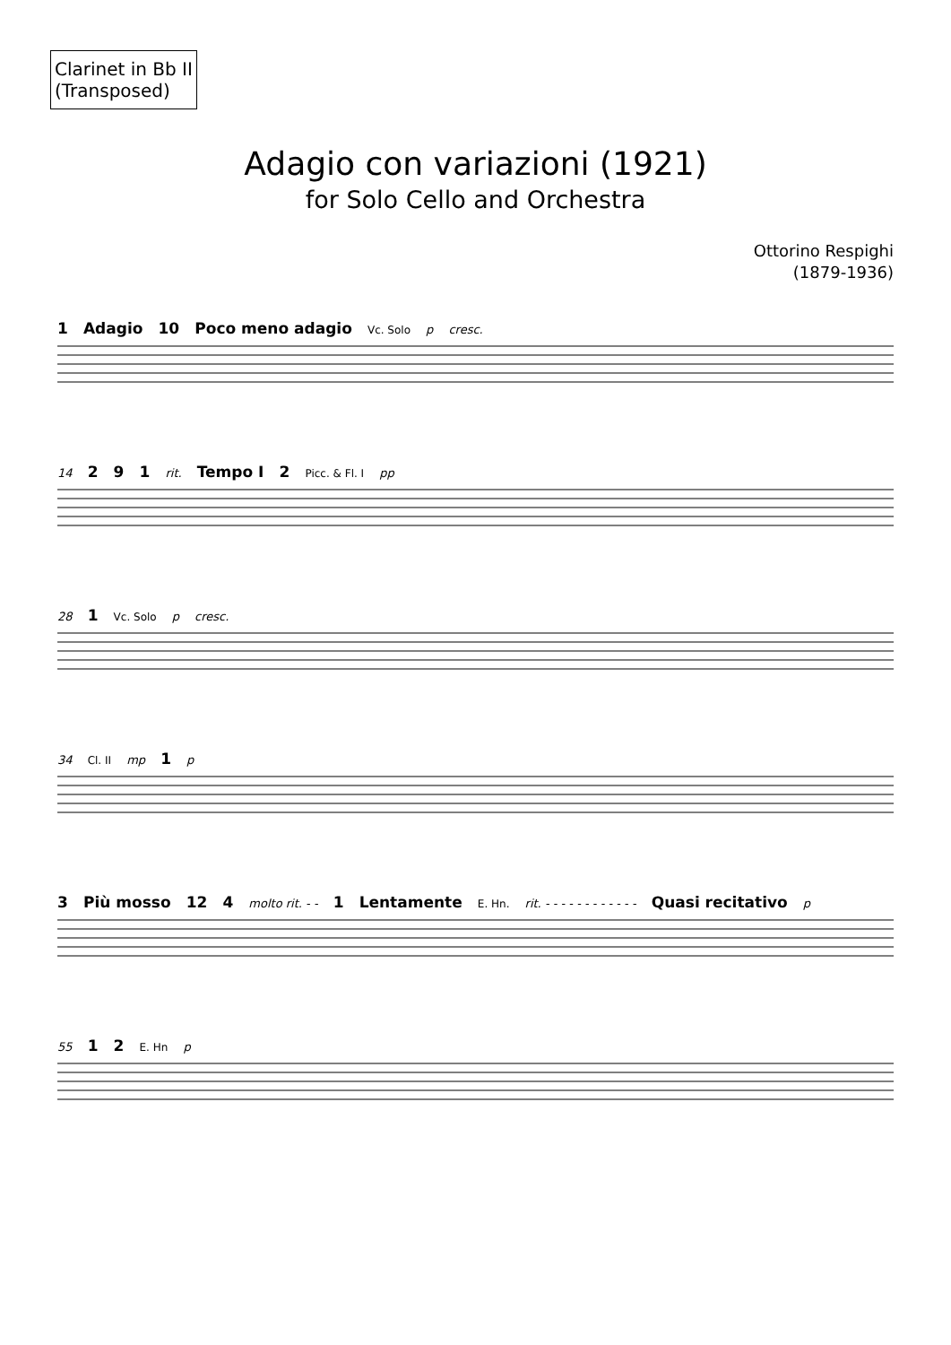Clarinet in Bb II
(Transposed)
Adagio con variazioni (1921)
for Solo Cello and Orchestra
Ottorino Respighi
(1879-1936)
1 Adagio 10 Poco meno adagio Vc. Solo p cresc.
14 2 9 1 rit. Tempo I 2 Picc. & Fl. I pp
28 1 Vc. Solo p cresc.
34 Cl. II mp 1 p
3 Più mosso 12 4 molto rit. - - 1 Lentamente E. Hn. rit. - - - - - - - - - - - - Quasi recitativo p
55 1 2 E. Hn p